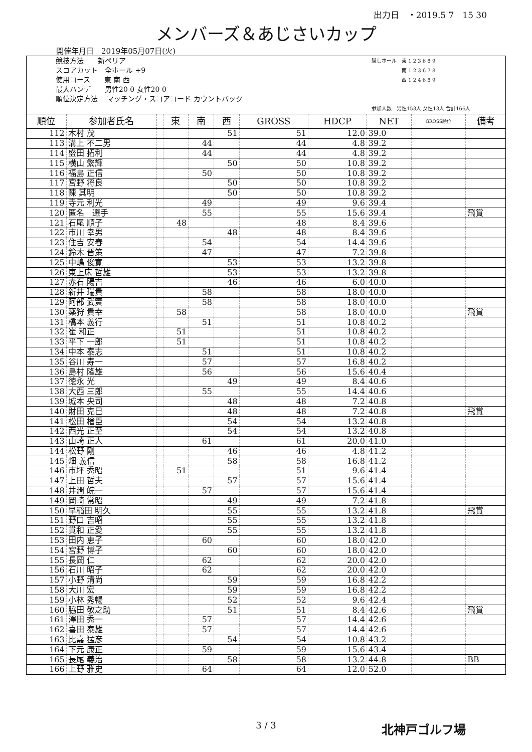出力日　・2019.5 7　15 30
メンバーズ＆あじさいカップ
開催年月日　2019年05月07日(火)
競技方法　　新ペリア
スコアカット　全ホール +9
使用コース　　東 南 西
最大ハンデ　　男性20 0 女性20 0
順位決定方法　 マッチング・スコアコード カウントバック
隠しホール　東 1 2 3 6 8 9
　　　　　　南 1 2 3 6 7 8
　　　　　　西 1 2 4 6 8 9
参加人数　男性153人 女性13人 合計166人
| 順位 | 参加者氏名 | | 東 | 南 | 西 | GROSS | HDCP | NET | GROSS順位 | 備考 |
| --- | --- | --- | --- | --- | --- | --- | --- | --- | --- | --- |
| 112 | 木村 茂 | | | | 51 | 51 | 12.0 | 39.0 | | |
| 113 | 溝上 不二男 | | | 44 | | 44 | 4.8 | 39.2 | | |
| 114 | 盛田 拓利 | | | 44 | | 44 | 4.8 | 39.2 | | |
| 115 | 横山 繁輝 | | | | 50 | 50 | 10.8 | 39.2 | | |
| 116 | 福島 正信 | | | 50 | | 50 | 10.8 | 39.2 | | |
| 117 | 宮野 将良 | | | | 50 | 50 | 10.8 | 39.2 | | |
| 118 | 陳 其明 | | | | 50 | 50 | 10.8 | 39.2 | | |
| 119 | 寺元 利光 | | | 49 | | 49 | 9.6 | 39.4 | | |
| 120 | 匿名 選手 | | | 55 | | 55 | 15.6 | 39.4 | | 飛賞 |
| 121 | 石尾 順子 | | 48 | | | 48 | 8.4 | 39.6 | | |
| 122 | 市川 幸男 | | | | 48 | 48 | 8.4 | 39.6 | | |
| 123 | 住吉 安春 | | | 54 | | 54 | 14.4 | 39.6 | | |
| 124 | 鈴木 晋策 | | | 47 | | 47 | 7.2 | 39.8 | | |
| 125 | 中嶋 俊寛 | | | | 53 | 53 | 13.2 | 39.8 | | |
| 126 | 東上床 哲雄 | | | | 53 | 53 | 13.2 | 39.8 | | |
| 127 | 赤石 陽吉 | | | | 46 | 46 | 6.0 | 40.0 | | |
| 128 | 新井 瑞貴 | | | 58 | | 58 | 18.0 | 40.0 | | |
| 129 | 阿部 武實 | | | 58 | | 58 | 18.0 | 40.0 | | |
| 130 | 薬狩 貴幸 | | 58 | | | 58 | 18.0 | 40.0 | | 飛賞 |
| 131 | 橋本 義行 | | | 51 | | 51 | 10.8 | 40.2 | | |
| 132 | 崔 和正 | | 51 | | | 51 | 10.8 | 40.2 | | |
| 133 | 平下 一郎 | | 51 | | | 51 | 10.8 | 40.2 | | |
| 134 | 中本 泰志 | | | 51 | | 51 | 10.8 | 40.2 | | |
| 135 | 谷川 寿一 | | | 57 | | 57 | 16.8 | 40.2 | | |
| 136 | 島村 隆雄 | | | 56 | | 56 | 15.6 | 40.4 | | |
| 137 | 徳永 光 | | | | 49 | 49 | 8.4 | 40.6 | | |
| 138 | 大西 三郎 | | | 55 | | 55 | 14.4 | 40.6 | | |
| 139 | 城本 央司 | | | | 48 | 48 | 7.2 | 40.8 | | |
| 140 | 財田 克巳 | | | | 48 | 48 | 7.2 | 40.8 | | 飛賞 |
| 141 | 松田 楢臣 | | | | 54 | 54 | 13.2 | 40.8 | | |
| 142 | 西光 正至 | | | | 54 | 54 | 13.2 | 40.8 | | |
| 143 | 山崎 正人 | | | 61 | | 61 | 20.0 | 41.0 | | |
| 144 | 松野 剛 | | | | 46 | 46 | 4.8 | 41.2 | | |
| 145 | 畑 義信 | | | | 58 | 58 | 16.8 | 41.2 | | |
| 146 | 市坪 秀昭 | | 51 | | | 51 | 9.6 | 41.4 | | |
| 147 | 上田 哲夫 | | | | 57 | 57 | 15.6 | 41.4 | | |
| 148 | 井潤 皖一 | | | 57 | | 57 | 15.6 | 41.4 | | |
| 149 | 岡崎 常昭 | | | | 49 | 49 | 7.2 | 41.8 | | |
| 150 | 早稲田 明久 | | | | 55 | 55 | 13.2 | 41.8 | | 飛賞 |
| 151 | 野口 吉昭 | | | | 55 | 55 | 13.2 | 41.8 | | |
| 152 | 貫和 正愛 | | | | 55 | 55 | 13.2 | 41.8 | | |
| 153 | 田内 恵子 | | | 60 | | 60 | 18.0 | 42.0 | | |
| 154 | 宮野 博子 | | | | 60 | 60 | 18.0 | 42.0 | | |
| 155 | 長岡 仁 | | | 62 | | 62 | 20.0 | 42.0 | | |
| 156 | 石川 昭子 | | | 62 | | 62 | 20.0 | 42.0 | | |
| 157 | 小野 清尚 | | | | 59 | 59 | 16.8 | 42.2 | | |
| 158 | 大川 宏 | | | | 59 | 59 | 16.8 | 42.2 | | |
| 159 | 小林 秀暢 | | | | 52 | 52 | 9.6 | 42.4 | | |
| 160 | 脇田 敬之助 | | | | 51 | 51 | 8.4 | 42.6 | | 飛賞 |
| 161 | 澤田 秀一 | | | 57 | | 57 | 14.4 | 42.6 | | |
| 162 | 喜田 泰雄 | | | 57 | | 57 | 14.4 | 42.6 | | |
| 163 | 比嘉 猛彦 | | | | 54 | 54 | 10.8 | 43.2 | | |
| 164 | 下元 康正 | | | 59 | | 59 | 15.6 | 43.4 | | |
| 165 | 長尾 義治 | | | | 58 | 58 | 13.2 | 44.8 | | BB |
| 166 | 上野 雅史 | | | 64 | | 64 | 12.0 | 52.0 | | |
3 / 3
北神戸ゴルフ場